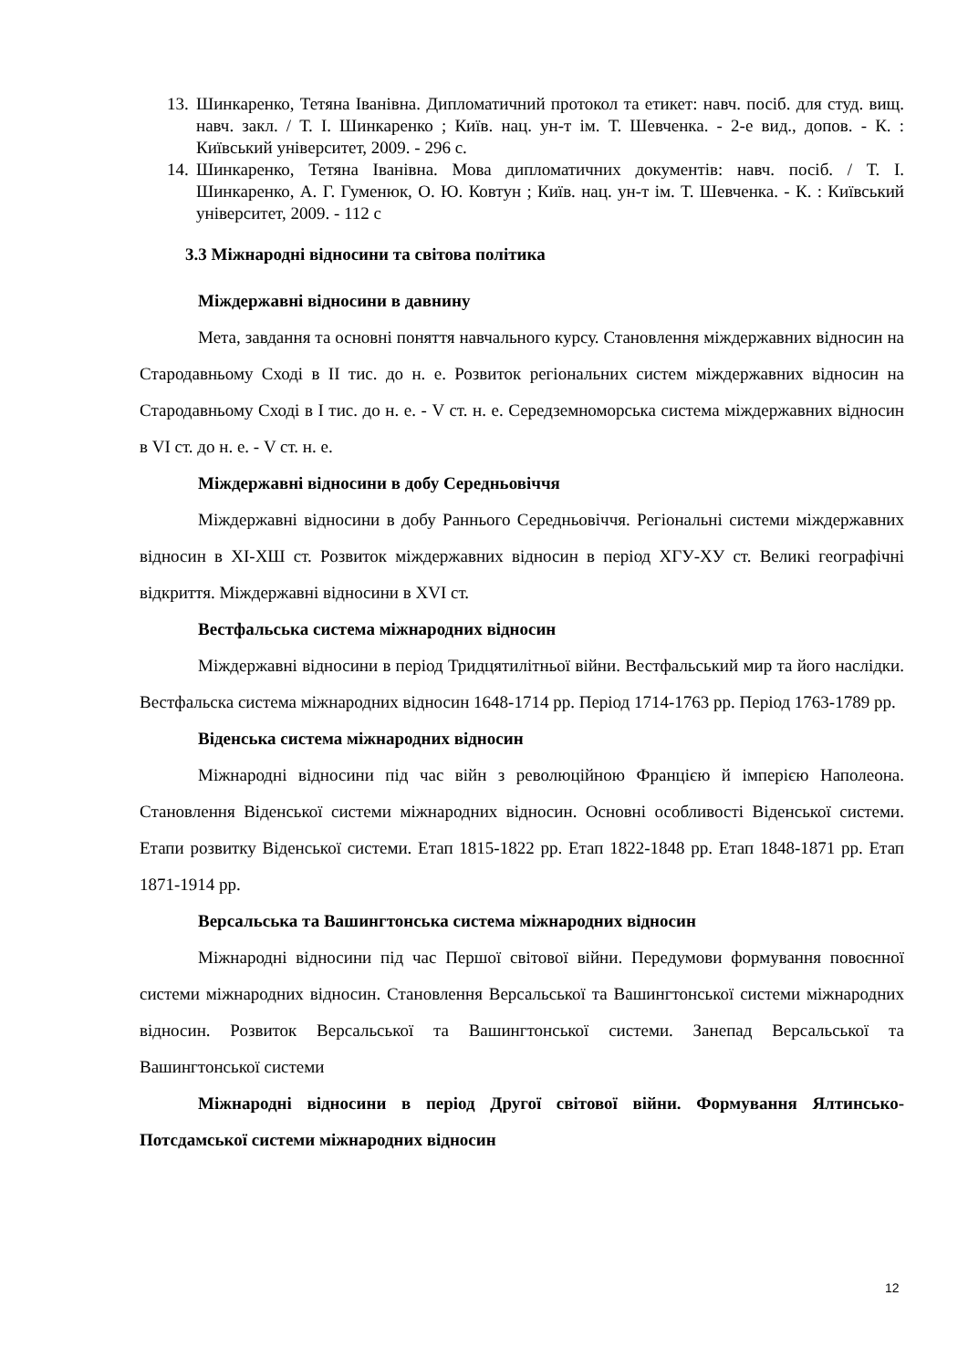13. Шинкаренко, Тетяна Іванівна. Дипломатичний протокол та етикет: навч. посіб. для студ. вищ. навч. закл. / Т. І. Шинкаренко ; Київ. нац. ун-т ім. Т. Шевченка. - 2-е вид., допов. - К. : Київський університет, 2009. - 296 с.
14. Шинкаренко, Тетяна Іванівна. Мова дипломатичних документів: навч. посіб. / Т. І. Шинкаренко, А. Г. Гуменюк, О. Ю. Ковтун ; Київ. нац. ун-т ім. Т. Шевченка. - К. : Київський університет, 2009. - 112 с
3.3 Міжнародні відносини та світова політика
Міждержавні відносини в давнину
Мета, завдання та основні поняття навчального курсу. Становлення міждержавних відносин на Стародавньому Сході в II тис. до н. е. Розвиток регіональних систем міждержавних відносин на Стародавньому Сході в І тис. до н. е. - V ст. н. е. Середземноморська система міждержавних відносин в VI ст. до н. е. - V ст. н. е.
Міждержавні відносини в добу Середньовіччя
Міждержавні відносини в добу Раннього Середньовіччя. Регіональні системи міждержавних відносин в ХІ-ХШ ст. Розвиток міждержавних відносин в період ХГУ-ХУ ст. Великі географічні відкриття. Міждержавні відносини в XVI ст.
Вестфальська система міжнародних відносин
Міждержавні відносини в період Тридцятилітньої війни. Вестфальський мир та його наслідки. Вестфальска система міжнародних відносин 1648-1714 рр. Період 1714-1763 рр. Період 1763-1789 рр.
Віденська система міжнародних відносин
Міжнародні відносини під час війн з революційною Францією й імперією Наполеона. Становлення Віденської системи міжнародних відносин. Основні особливості Віденської системи. Етапи розвитку Віденської системи. Етап 1815-1822 рр. Етап 1822-1848 рр. Етап 1848-1871 рр. Етап 1871-1914 рр.
Версальська та Вашингтонська система міжнародних відносин
Міжнародні відносини під час Першої світової війни. Передумови формування повоєнної системи міжнародних відносин. Становлення Версальської та Вашингтонської системи міжнародних відносин. Розвиток Версальської та Вашингтонської системи. Занепад Версальської та Вашингтонської системи
Міжнародні відносини в період Другої світової війни. Формування Ялтинсько-Потсдамської системи міжнародних відносин
12